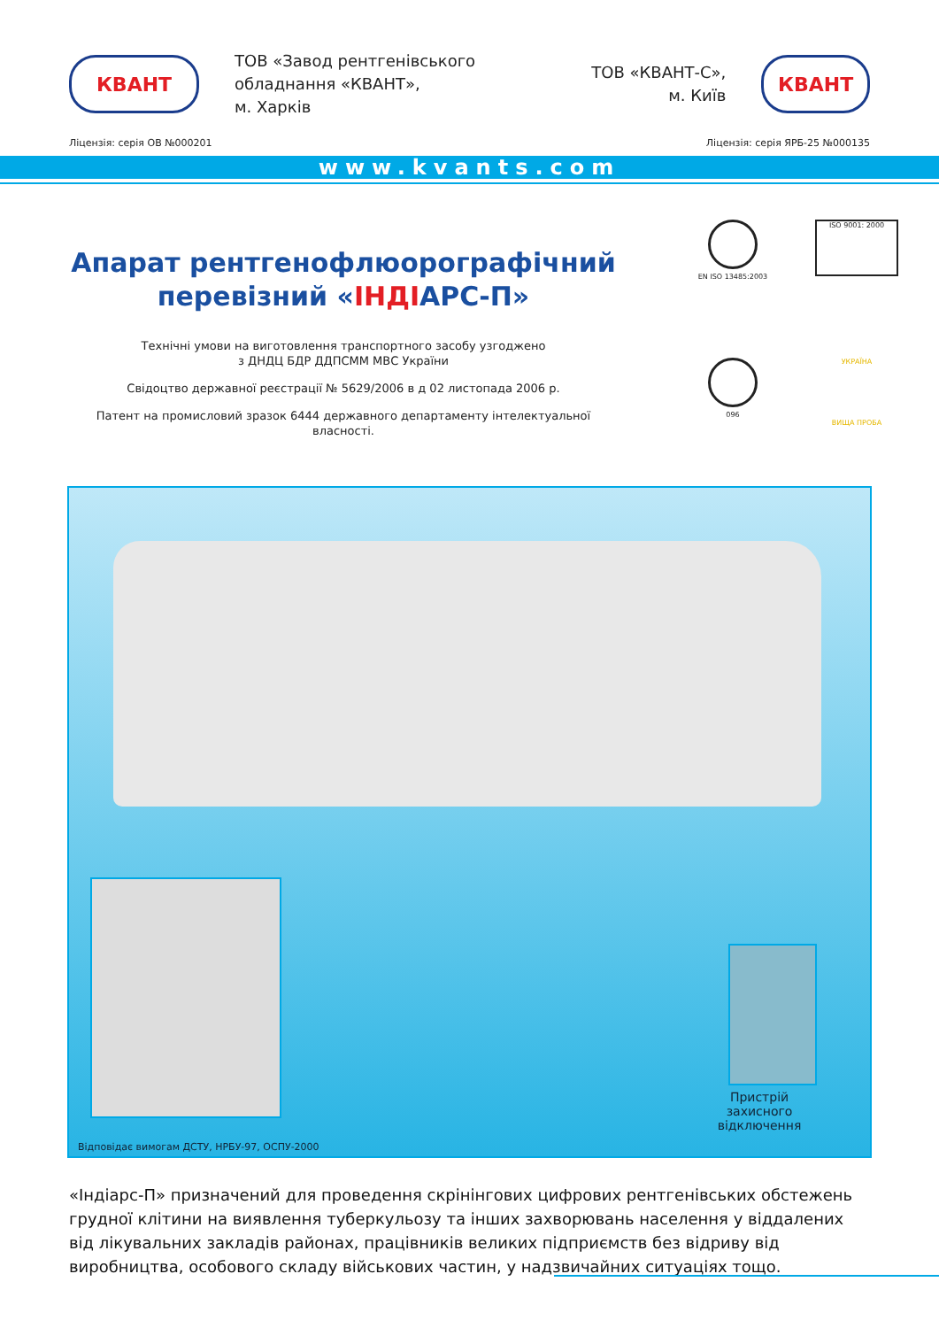КВАНТ
ТОВ «Завод рентгенівського обладнання «КВАНТ»,
м. Харків
ТОВ «КВАНТ-С»,
м. Київ
КВАНТ
Ліцензія: серія ОВ №000201 Ліцензія: серія ЯРБ-25 №000135
www.kvants.com
Апарат рентгенофлюорографічний перевізний «ІНДІАРС-П»
Технічні умови на виготовлення транспортного засобу узгоджено
з ДНДЦ БДР ДДПСММ МВС України
Свідоцтво державної реєстрації № 5629/2006 в д 02 листопада 2006 р.
Патент на промисловий зразок 6444 державного департаменту інтелектуальної власності.
EN ISO 13485:2003
ISO 9001: 2000
096
УКРАЇНА
ВИЩА ПРОБА
Пристрій захисного відключення
Відповідає вимогам ДСТУ, НРБУ-97, ОСПУ-2000
«Індіарс-П» призначений для проведення скрінінгових цифрових рентгенівських обстежень грудної клітини на виявлення туберкульозу та інших захворювань населення у віддалених від лікувальних закладів районах, працівників великих підприємств без відриву від виробництва, особового складу військових частин, у надзвичайних ситуаціях тощо.